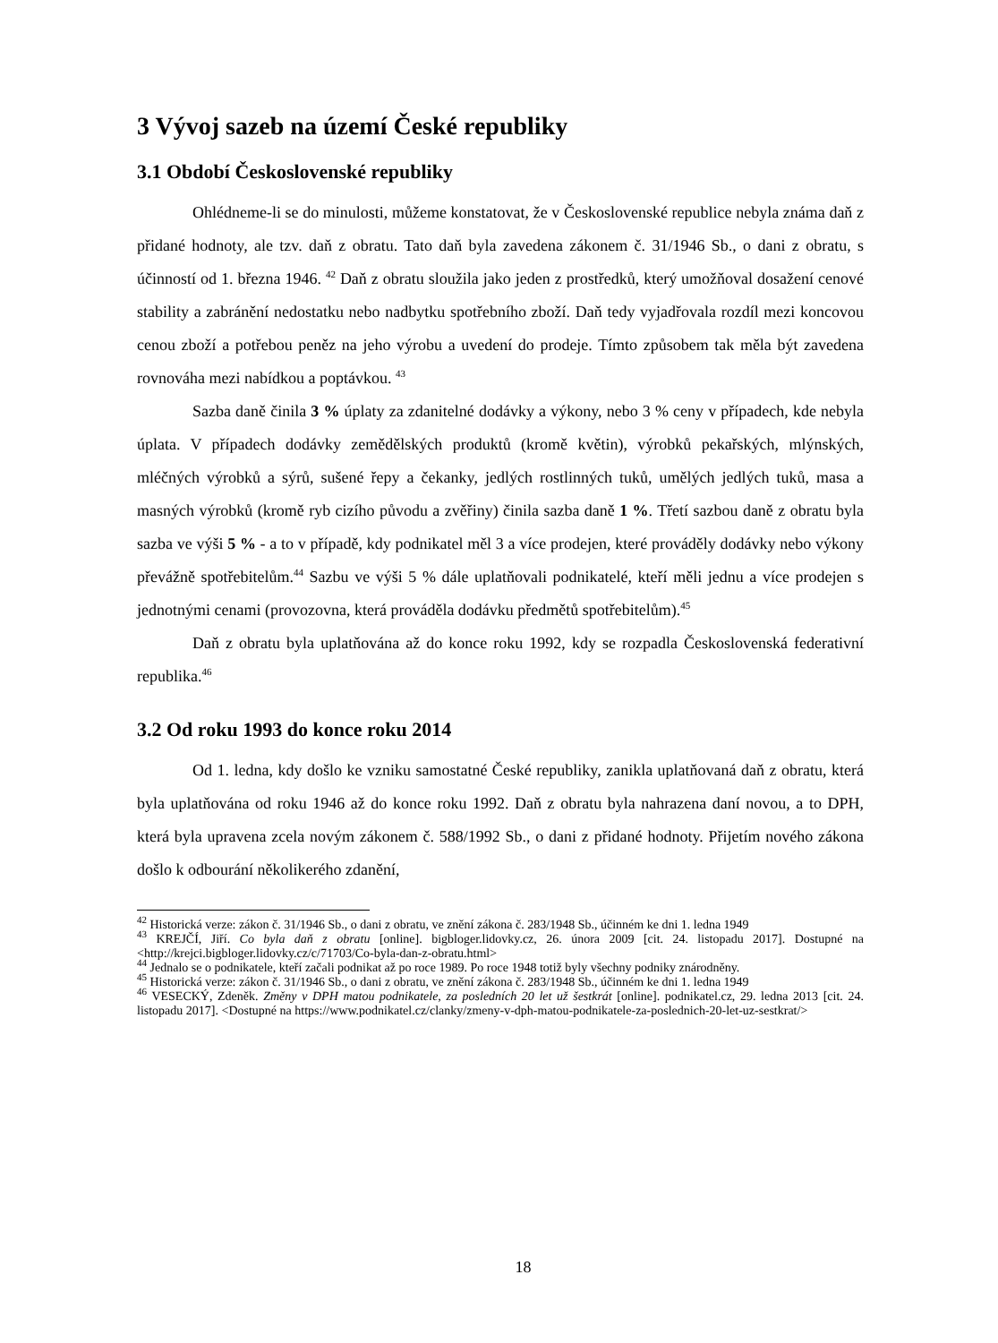3 Vývoj sazeb na území České republiky
3.1 Období Československé republiky
Ohlédneme-li se do minulosti, můžeme konstatovat, že v Československé republice nebyla známa daň z přidané hodnoty, ale tzv. daň z obratu. Tato daň byla zavedena zákonem č. 31/1946 Sb., o dani z obratu, s účinností od 1. března 1946. <sup>42</sup> Daň z obratu sloužila jako jeden z prostředků, který umožňoval dosažení cenové stability a zabránění nedostatku nebo nadbytku spotřebního zboží. Daň tedy vyjadřovala rozdíl mezi koncovou cenou zboží a potřebou peněz na jeho výrobu a uvedení do prodeje. Tímto způsobem tak měla být zavedena rovnováha mezi nabídkou a poptávkou. <sup>43</sup>
Sazba daně činila 3 % úplaty za zdanitelné dodávky a výkony, nebo 3 % ceny v případech, kde nebyla úplata. V případech dodávky zemědělských produktů (kromě květin), výrobků pekařských, mlýnských, mléčných výrobků a sýrů, sušené řepy a čekanky, jedlých rostlinných tuků, umělých jedlých tuků, masa a masných výrobků (kromě ryb cizího původu a zvěřiny) činila sazba daně 1 %. Třetí sazbou daně z obratu byla sazba ve výši 5 % - a to v případě, kdy podnikatel měl 3 a více prodejen, které prováděly dodávky nebo výkony převážně spotřebitelům.<sup>44</sup> Sazbu ve výši 5 % dále uplatňovali podnikatelé, kteří měli jednu a více prodejen s jednotnými cenami (provozovna, která prováděla dodávku předmětů spotřebitelům).<sup>45</sup>
Daň z obratu byla uplatňována až do konce roku 1992, kdy se rozpadla Československá federativní republika.<sup>46</sup>
3.2 Od roku 1993 do konce roku 2014
Od 1. ledna, kdy došlo ke vzniku samostatné České republiky, zanikla uplatňovaná daň z obratu, která byla uplatňována od roku 1946 až do konce roku 1992. Daň z obratu byla nahrazena daní novou, a to DPH, která byla upravena zcela novým zákonem č. 588/1992 Sb., o dani z přidané hodnoty. Přijetím nového zákona došlo k odbourání několikerého zdanění,
<sup>42</sup> Historická verze: zákon č. 31/1946 Sb., o dani z obratu, ve znění zákona č. 283/1948 Sb., účinném ke dni 1. ledna 1949
<sup>43</sup> KREJČÍ, Jiří. Co byla daň z obratu [online]. bigbloger.lidovky.cz, 26. února 2009 [cit. 24. listopadu 2017]. Dostupné na <http://krejci.bigbloger.lidovky.cz/c/71703/Co-byla-dan-z-obratu.html>
<sup>44</sup> Jednalo se o podnikatele, kteří začali podnikat až po roce 1989. Po roce 1948 totiž byly všechny podniky znárodněny.
<sup>45</sup> Historická verze: zákon č. 31/1946 Sb., o dani z obratu, ve znění zákona č. 283/1948 Sb., účinném ke dni 1. ledna 1949
<sup>46</sup> VESECKÝ, Zdeněk. Změny v DPH matou podnikatele, za posledních 20 let už šestkrát [online]. podnikatel.cz, 29. ledna 2013 [cit. 24. listopadu 2017]. <Dostupné na https://www.podnikatel.cz/clanky/zmeny-v-dph-matou-podnikatele-za-poslednich-20-let-uz-sestkrat/>
18